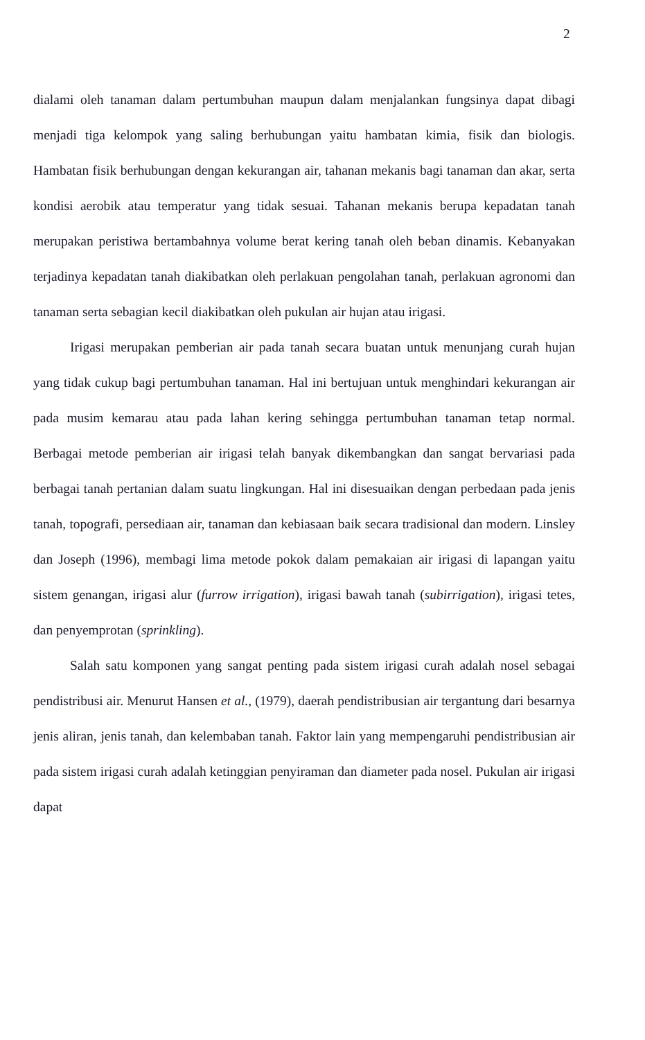2
dialami oleh tanaman dalam pertumbuhan maupun dalam menjalankan fungsinya dapat dibagi menjadi tiga kelompok yang saling berhubungan yaitu hambatan kimia, fisik dan biologis. Hambatan fisik berhubungan dengan kekurangan air, tahanan mekanis bagi tanaman dan akar, serta kondisi aerobik atau temperatur yang tidak sesuai. Tahanan mekanis berupa kepadatan tanah merupakan peristiwa bertambahnya volume berat kering tanah oleh beban dinamis. Kebanyakan terjadinya kepadatan tanah diakibatkan oleh perlakuan pengolahan tanah, perlakuan agronomi dan tanaman serta sebagian kecil diakibatkan oleh pukulan air hujan atau irigasi.
Irigasi merupakan pemberian air pada tanah secara buatan untuk menunjang curah hujan yang tidak cukup bagi pertumbuhan tanaman. Hal ini bertujuan untuk menghindari kekurangan air pada musim kemarau atau pada lahan kering sehingga pertumbuhan tanaman tetap normal. Berbagai metode pemberian air irigasi telah banyak dikembangkan dan sangat bervariasi pada berbagai tanah pertanian dalam suatu lingkungan. Hal ini disesuaikan dengan perbedaan pada jenis tanah, topografi, persediaan air, tanaman dan kebiasaan baik secara tradisional dan modern. Linsley dan Joseph (1996), membagi lima metode pokok dalam pemakaian air irigasi di lapangan yaitu sistem genangan, irigasi alur (furrow irrigation), irigasi bawah tanah (subirrigation), irigasi tetes, dan penyemprotan (sprinkling).
Salah satu komponen yang sangat penting pada sistem irigasi curah adalah nosel sebagai pendistribusi air. Menurut Hansen et al., (1979), daerah pendistribusian air tergantung dari besarnya jenis aliran, jenis tanah, dan kelembaban tanah. Faktor lain yang mempengaruhi pendistribusian air pada sistem irigasi curah adalah ketinggian penyiraman dan diameter pada nosel. Pukulan air irigasi dapat